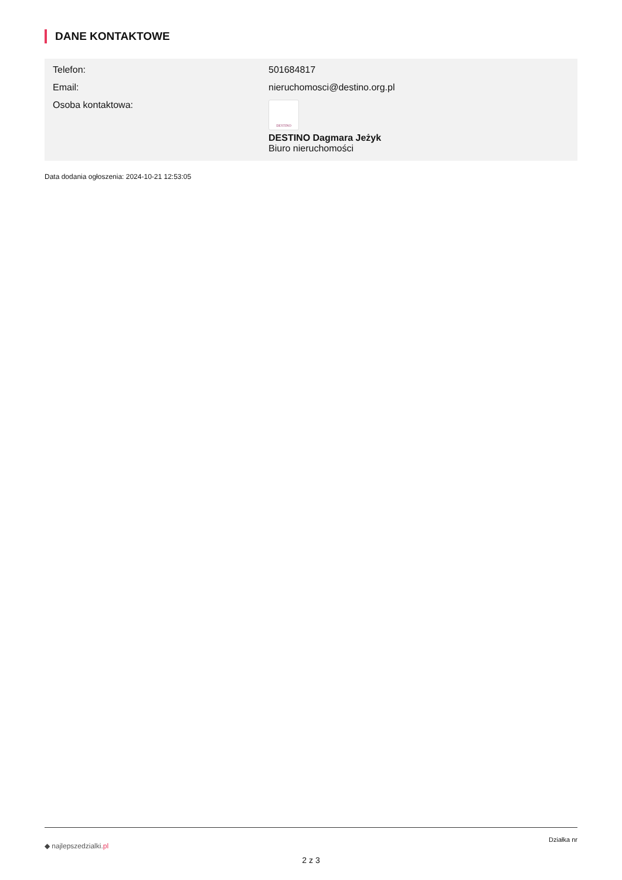DANE KONTAKTOWE
| Telefon: | 501684817 |
| Email: | nieruchomosci@destino.org.pl |
| Osoba kontaktowa: | DESTINO DESTINO Dagmara Jeżyk Biuro nieruchomości |
Data dodania ogłoszenia: 2024-10-21 12:53:05
◆ najlepszedzialki.pl
Działka nr
2 z 3